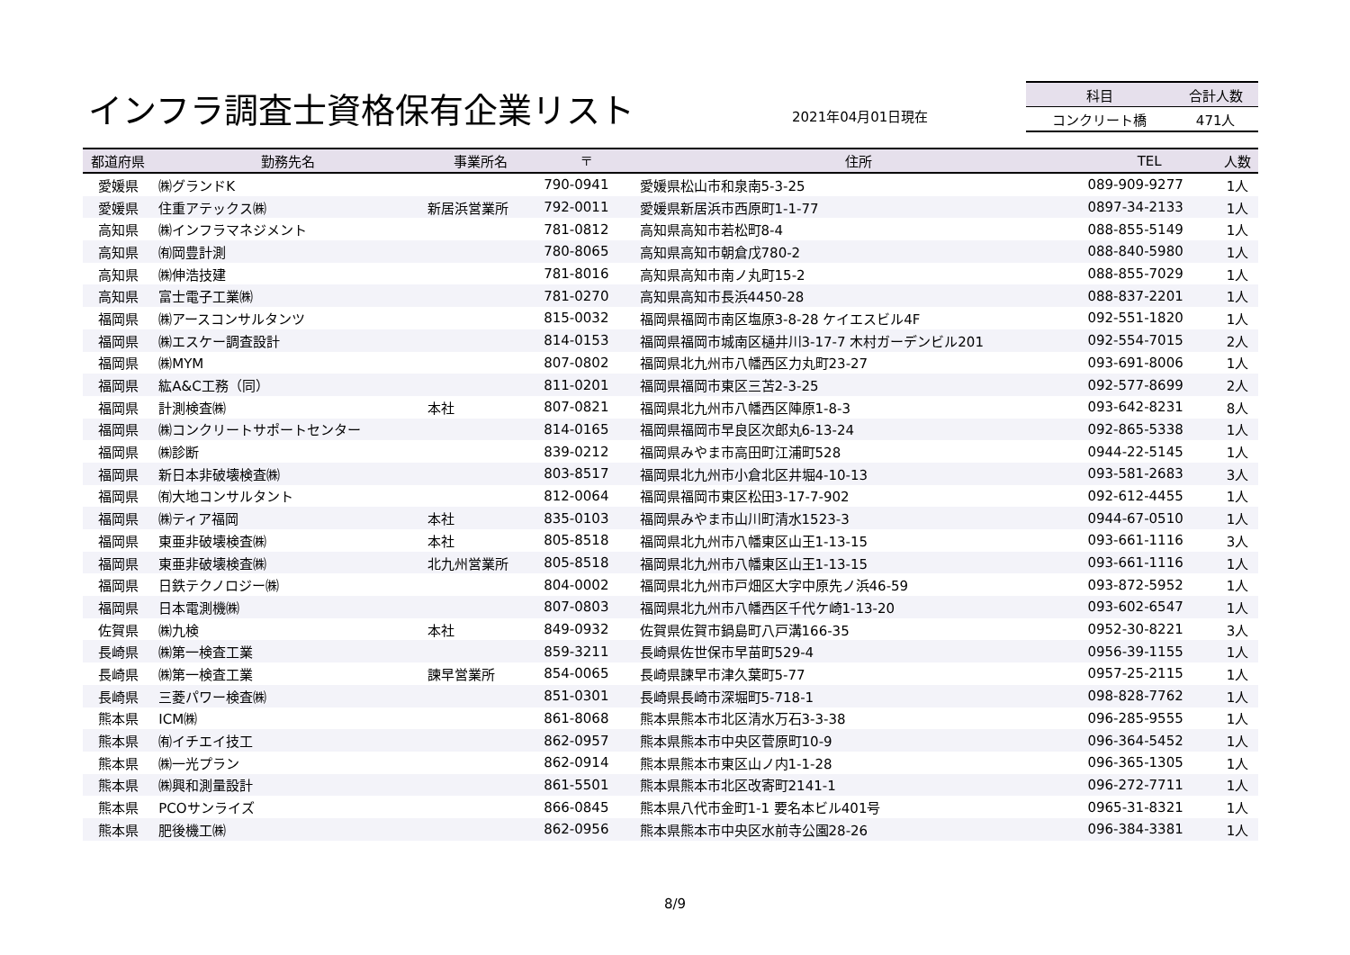インフラ調査士資格保有企業リスト 2021年04月01日現在
| 科目 | 合計人数 |
| --- | --- |
| コンクリート橋 | 471人 |
| 都道府県 | 勤務先名 | 事業所名 | 〒 | 住所 | TEL | 人数 |
| --- | --- | --- | --- | --- | --- | --- |
| 愛媛県 | ㈱グランドK | | 790-0941 | 愛媛県松山市和泉南5-3-25 | 089-909-9277 | 1人 |
| 愛媛県 | 住重アテックス㈱ | 新居浜営業所 | 792-0011 | 愛媛県新居浜市西原町1-1-77 | 0897-34-2133 | 1人 |
| 高知県 | ㈱インフラマネジメント | | 781-0812 | 高知県高知市若松町8-4 | 088-855-5149 | 1人 |
| 高知県 | ㈲岡豊計測 | | 780-8065 | 高知県高知市朝倉戊780-2 | 088-840-5980 | 1人 |
| 高知県 | ㈱伸浩技建 | | 781-8016 | 高知県高知市南ノ丸町15-2 | 088-855-7029 | 1人 |
| 高知県 | 富士電子工業㈱ | | 781-0270 | 高知県高知市長浜4450-28 | 088-837-2201 | 1人 |
| 福岡県 | ㈱アースコンサルタンツ | | 815-0032 | 福岡県福岡市南区塩原3-8-28 ケイエスビル4F | 092-551-1820 | 1人 |
| 福岡県 | ㈱エスケー調査設計 | | 814-0153 | 福岡県福岡市城南区樋井川3-17-7 木村ガーデンビル201 | 092-554-7015 | 2人 |
| 福岡県 | ㈱MYM | | 807-0802 | 福岡県北九州市八幡西区力丸町23-27 | 093-691-8006 | 1人 |
| 福岡県 | 紘A&C工務（同） | | 811-0201 | 福岡県福岡市東区三苫2-3-25 | 092-577-8699 | 2人 |
| 福岡県 | 計測検査㈱ | 本社 | 807-0821 | 福岡県北九州市八幡西区陣原1-8-3 | 093-642-8231 | 8人 |
| 福岡県 | ㈱コンクリートサポートセンター | | 814-0165 | 福岡県福岡市早良区次郎丸6-13-24 | 092-865-5338 | 1人 |
| 福岡県 | ㈱診断 | | 839-0212 | 福岡県みやま市高田町江浦町528 | 0944-22-5145 | 1人 |
| 福岡県 | 新日本非破壊検査㈱ | | 803-8517 | 福岡県北九州市小倉北区井堀4-10-13 | 093-581-2683 | 3人 |
| 福岡県 | ㈲大地コンサルタント | | 812-0064 | 福岡県福岡市東区松田3-17-7-902 | 092-612-4455 | 1人 |
| 福岡県 | ㈱ティア福岡 | 本社 | 835-0103 | 福岡県みやま市山川町清水1523-3 | 0944-67-0510 | 1人 |
| 福岡県 | 東亜非破壊検査㈱ | 本社 | 805-8518 | 福岡県北九州市八幡東区山王1-13-15 | 093-661-1116 | 3人 |
| 福岡県 | 東亜非破壊検査㈱ | 北九州営業所 | 805-8518 | 福岡県北九州市八幡東区山王1-13-15 | 093-661-1116 | 1人 |
| 福岡県 | 日鉄テクノロジー㈱ | | 804-0002 | 福岡県北九州市戸畑区大字中原先ノ浜46-59 | 093-872-5952 | 1人 |
| 福岡県 | 日本電測機㈱ | | 807-0803 | 福岡県北九州市八幡西区千代ケ崎1-13-20 | 093-602-6547 | 1人 |
| 佐賀県 | ㈱九検 | 本社 | 849-0932 | 佐賀県佐賀市鍋島町八戸溝166-35 | 0952-30-8221 | 3人 |
| 長崎県 | ㈱第一検査工業 | | 859-3211 | 長崎県佐世保市早苗町529-4 | 0956-39-1155 | 1人 |
| 長崎県 | ㈱第一検査工業 | 諫早営業所 | 854-0065 | 長崎県諫早市津久葉町5-77 | 0957-25-2115 | 1人 |
| 長崎県 | 三菱パワー検査㈱ | | 851-0301 | 長崎県長崎市深堀町5-718-1 | 098-828-7762 | 1人 |
| 熊本県 | ICM㈱ | | 861-8068 | 熊本県熊本市北区清水万石3-3-38 | 096-285-9555 | 1人 |
| 熊本県 | ㈲イチエイ技工 | | 862-0957 | 熊本県熊本市中央区菅原町10-9 | 096-364-5452 | 1人 |
| 熊本県 | ㈱一光プラン | | 862-0914 | 熊本県熊本市東区山ノ内1-1-28 | 096-365-1305 | 1人 |
| 熊本県 | ㈱興和測量設計 | | 861-5501 | 熊本県熊本市北区改寄町2141-1 | 096-272-7711 | 1人 |
| 熊本県 | PCOサンライズ | | 866-0845 | 熊本県八代市金町1-1 要名本ビル401号 | 0965-31-8321 | 1人 |
| 熊本県 | 肥後機工㈱ | | 862-0956 | 熊本県熊本市中央区水前寺公園28-26 | 096-384-3381 | 1人 |
8/9